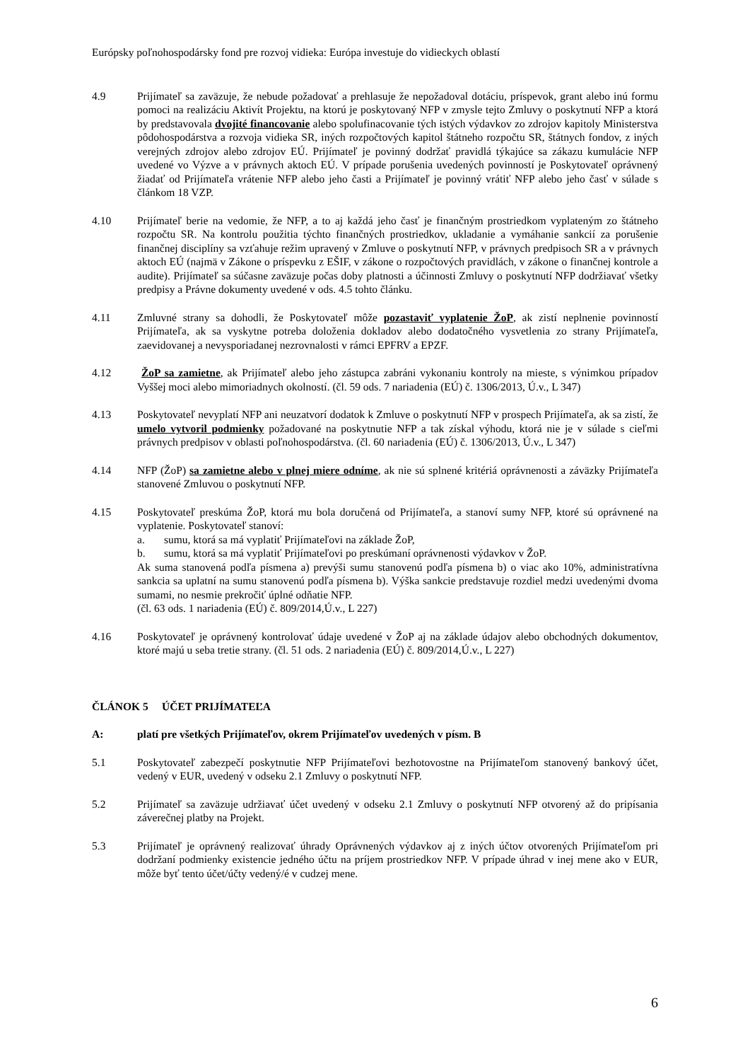Európsky poľnohospodársky fond pre rozvoj vidieka: Európa investuje do vidieckych oblastí
4.9 Prijímateľ sa zaväzuje, že nebude požadovať a prehlasuje že nepožadoval dotáciu, príspevok, grant alebo inú formu pomoci na realizáciu Aktivít Projektu, na ktorú je poskytovaný NFP v zmysle tejto Zmluvy o poskytnutí NFP a ktorá by predstavovala dvojité financovanie alebo spolufinacovanie tých istých výdavkov zo zdrojov kapitoly Ministerstva pôdohospodárstva a rozvoja vidieka SR, iných rozpočtových kapitol štátneho rozpočtu SR, štátnych fondov, z iných verejných zdrojov alebo zdrojov EÚ. Prijímateľ je povinný dodržať pravidlá týkajúce sa zákazu kumulácie NFP uvedené vo Výzve a v právnych aktoch EÚ. V prípade porušenia uvedených povinností je Poskytovateľ oprávnený žiadať od Prijímateľa vrátenie NFP alebo jeho časti a Prijímateľ je povinný vrátiť NFP alebo jeho časť v súlade s článkom 18 VZP.
4.10 Prijímateľ berie na vedomie, že NFP, a to aj každá jeho časť je finančným prostriedkom vyplateným zo štátneho rozpočtu SR. Na kontrolu použitia týchto finančných prostriedkov, ukladanie a vymáhanie sankcií za porušenie finančnej disciplíny sa vzťahuje režim upravený v Zmluve o poskytnutí NFP, v právnych predpisoch SR a v právnych aktoch EÚ (najmä v Zákone o príspevku z EŠIF, v zákone o rozpočtových pravidlách, v zákone o finančnej kontrole a audite). Prijímateľ sa súčasne zaväzuje počas doby platnosti a účinnosti Zmluvy o poskytnutí NFP dodržiavať všetky predpisy a Právne dokumenty uvedené v ods. 4.5 tohto článku.
4.11 Zmluvné strany sa dohodli, že Poskytovateľ môže pozastaviť vyplatenie ŽoP, ak zistí neplnenie povinností Prijímateľa, ak sa vyskytne potreba doloženia dokladov alebo dodatočného vysvetlenia zo strany Prijímateľa, zaevidovanej a nevysporiadanej nezrovnalosti v rámci EPFRV a EPZF.
4.12 ŽoP sa zamietne, ak Prijímateľ alebo jeho zástupca zabráni vykonaniu kontroly na mieste, s výnimkou prípadov Vyššej moci alebo mimoriadnych okolností. (čl. 59 ods. 7 nariadenia (EÚ) č. 1306/2013, Ú.v., L 347)
4.13 Poskytovateľ nevyplatí NFP ani neuzatvorí dodatok k Zmluve o poskytnutí NFP v prospech Prijímateľa, ak sa zistí, že umelo vytvoril podmienky požadované na poskytnutie NFP a tak získal výhodu, ktorá nie je v súlade s cieľmi právnych predpisov v oblasti poľnohospodárstva. (čl. 60 nariadenia (EÚ) č. 1306/2013, Ú.v., L 347)
4.14 NFP (ŽoP) sa zamietne alebo v plnej miere odníme, ak nie sú splnené kritériá oprávnenosti a záväzky Prijímateľa stanovené Zmluvou o poskytnutí NFP.
4.15 Poskytovateľ preskúma ŽoP, ktorá mu bola doručená od Prijímateľa, a stanoví sumy NFP, ktoré sú oprávnené na vyplatenie. Poskytovateľ stanoví:
a. sumu, ktorá sa má vyplatiť Prijímateľovi na základe ŽoP,
b. sumu, ktorá sa má vyplatiť Prijímateľovi po preskúmaní oprávnenosti výdavkov v ŽoP.
Ak suma stanovená podľa písmena a) prevýši sumu stanovenú podľa písmena b) o viac ako 10%, administratívna sankcia sa uplatní na sumu stanovenú podľa písmena b). Výška sankcie predstavuje rozdiel medzi uvedenými dvoma sumami, no nesmie prekročiť úplné odňatie NFP.
(čl. 63 ods. 1 nariadenia (EÚ) č. 809/2014,Ú.v., L 227)
4.16 Poskytovateľ je oprávnený kontrolovať údaje uvedené v ŽoP aj na základe údajov alebo obchodných dokumentov, ktoré majú u seba tretie strany. (čl. 51 ods. 2 nariadenia (EÚ) č. 809/2014,Ú.v., L 227)
ČLÁNOK 5 ÚČET PRIJÍMATEĽA
A: platí pre všetkých Prijímateľov, okrem Prijímateľov uvedených v písm. B
5.1 Poskytovateľ zabezpečí poskytnutie NFP Prijímateľovi bezhotovostne na Prijímateľom stanovený bankový účet, vedený v EUR, uvedený v odseku 2.1 Zmluvy o poskytnutí NFP.
5.2 Prijímateľ sa zaväzuje udržiavať účet uvedený v odseku 2.1 Zmluvy o poskytnutí NFP otvorený až do pripísania záverečnej platby na Projekt.
5.3 Prijímateľ je oprávnený realizovať úhrady Oprávnených výdavkov aj z iných účtov otvorených Prijímateľom pri dodržaní podmienky existencie jedného účtu na príjem prostriedkov NFP. V prípade úhrad v inej mene ako v EUR, môže byť tento účet/účty vedený/é v cudzej mene.
6